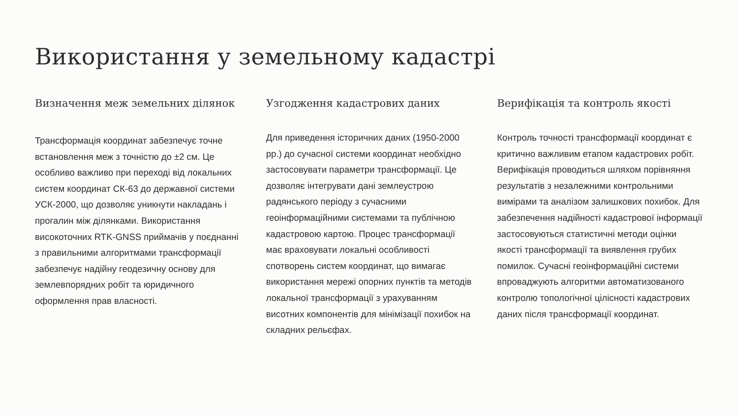Використання у земельному кадастрі
Визначення меж земельних ділянок
Трансформація координат забезпечує точне встановлення меж з точністю до ±2 см. Це особливо важливо при переході від локальних систем координат СК-63 до державної системи УСК-2000, що дозволяє уникнути накладань і прогалин між ділянками. Використання високоточних RTK-GNSS приймачів у поєднанні з правильними алгоритмами трансформації забезпечує надійну геодезичну основу для землевпорядних робіт та юридичного оформлення прав власності.
Узгодження кадастрових даних
Для приведення історичних даних (1950-2000 рр.) до сучасної системи координат необхідно застосовувати параметри трансформації. Це дозволяє інтегрувати дані землеустрою радянського періоду з сучасними геоінформаційними системами та публічною кадастровою картою. Процес трансформації має враховувати локальні особливості спотворень систем координат, що вимагає використання мережі опорних пунктів та методів локальної трансформації з урахуванням висотних компонентів для мінімізації похибок на складних рельєфах.
Верифікація та контроль якості
Контроль точності трансформації координат є критично важливим етапом кадастрових робіт. Верифікація проводиться шляхом порівняння результатів з незалежними контрольними вимірами та аналізом залишкових похибок. Для забезпечення надійності кадастрової інформації застосовуються статистичні методи оцінки якості трансформації та виявлення грубих помилок. Сучасні геоінформаційні системи впроваджують алгоритми автоматизованого контролю топологічної цілісності кадастрових даних після трансформації координат.